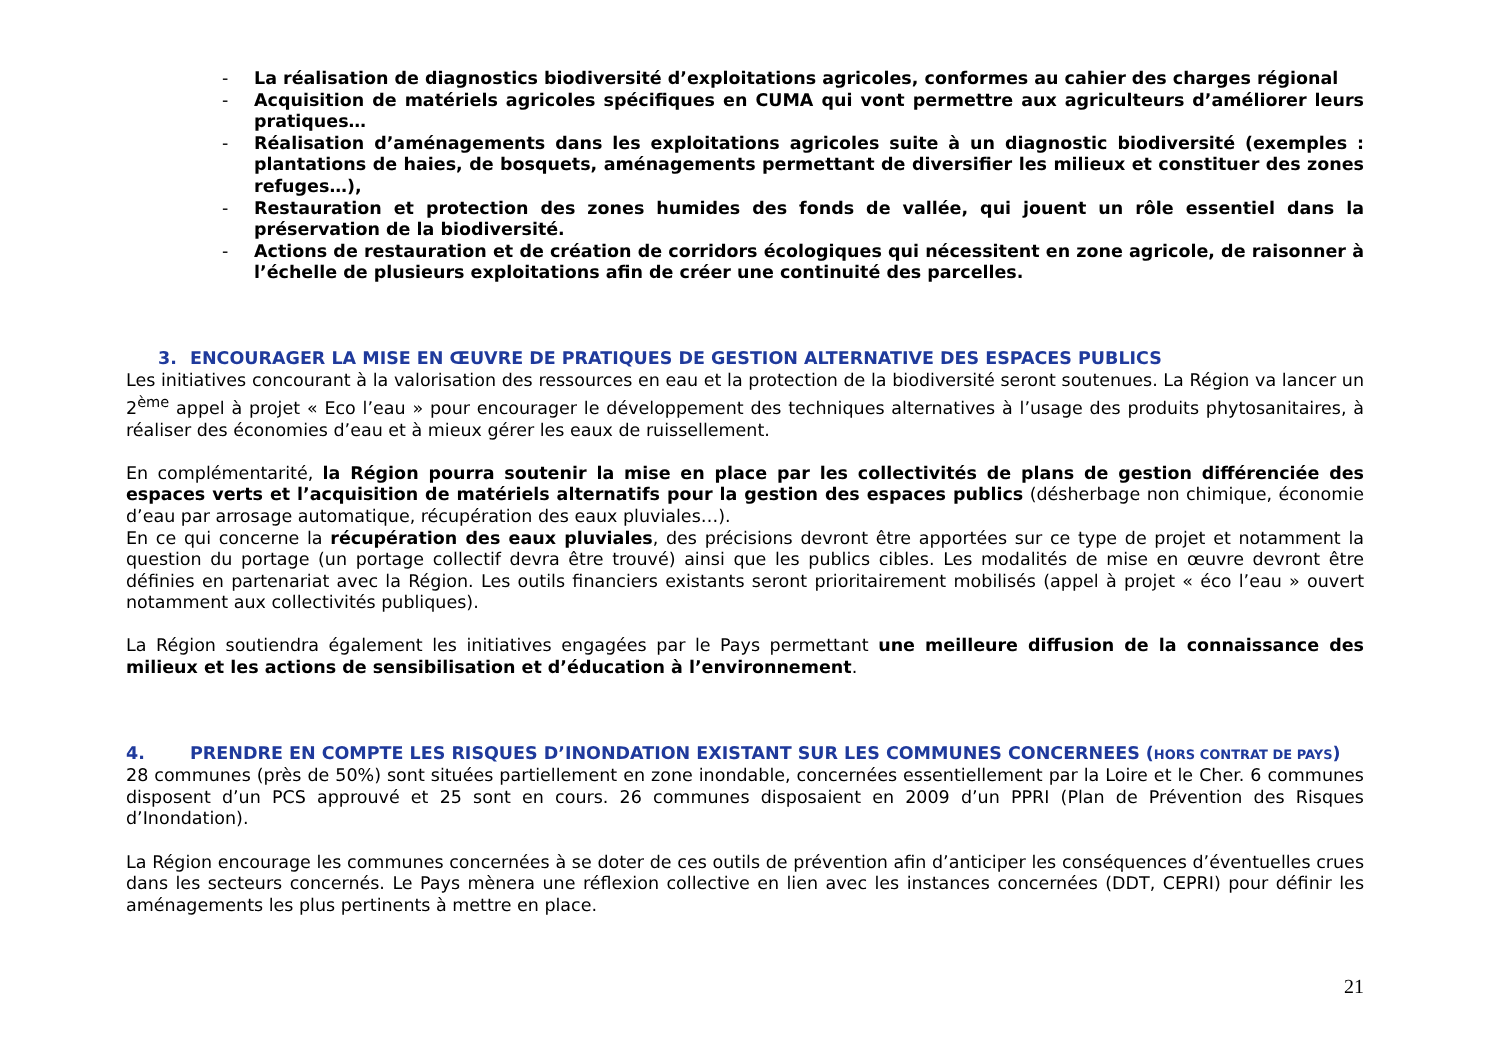- La réalisation de diagnostics biodiversité d’exploitations agricoles, conformes au cahier des charges régional
- Acquisition de matériels agricoles spécifiques en CUMA qui vont permettre aux agriculteurs d’améliorer leurs pratiques…
- Réalisation d’aménagements dans les exploitations agricoles suite à un diagnostic biodiversité (exemples : plantations de haies, de bosquets, aménagements permettant de diversifier les milieux et constituer des zones refuges…),
- Restauration et protection des zones humides des fonds de vallée, qui jouent un rôle essentiel dans la préservation de la biodiversité.
- Actions de restauration et de création de corridors écologiques qui nécessitent en zone agricole, de raisonner à l’échelle de plusieurs exploitations afin de créer une continuité des parcelles.
3. ENCOURAGER LA MISE EN ŒUVRE DE PRATIQUES DE GESTION ALTERNATIVE DES ESPACES PUBLICS
Les initiatives concourant à la valorisation des ressources en eau et la protection de la biodiversité seront soutenues. La Région va lancer un 2<sup>ème</sup> appel à projet « Eco l’eau » pour encourager le développement des techniques alternatives à l’usage des produits phytosanitaires, à réaliser des économies d’eau et à mieux gérer les eaux de ruissellement.
En complémentarité, la Région pourra soutenir la mise en place par les collectivités de plans de gestion différenciée des espaces verts et l’acquisition de matériels alternatifs pour la gestion des espaces publics (désherbage non chimique, économie d’eau par arrosage automatique, récupération des eaux pluviales…).
En ce qui concerne la récupération des eaux pluviales, des précisions devront être apportées sur ce type de projet et notamment la question du portage (un portage collectif devra être trouvé) ainsi que les publics cibles. Les modalités de mise en œuvre devront être définies en partenariat avec la Région. Les outils financiers existants seront prioritairement mobilisés (appel à projet « éco l’eau » ouvert notamment aux collectivités publiques).
La Région soutiendra également les initiatives engagées par le Pays permettant une meilleure diffusion de la connaissance des milieux et les actions de sensibilisation et d’éducation à l’environnement.
4. PRENDRE EN COMPTE LES RISQUES D’INONDATION EXISTANT SUR LES COMMUNES CONCERNEES (HORS CONTRAT DE PAYS)
28 communes (près de 50%) sont situées partiellement en zone inondable, concernées essentiellement par la Loire et le Cher. 6 communes disposent d’un PCS approuvé et 25 sont en cours. 26 communes disposaient en 2009 d’un PPRI (Plan de Prévention des Risques d’Inondation).
La Région encourage les communes concernées à se doter de ces outils de prévention afin d’anticiper les conséquences d’éventuelles crues dans les secteurs concernés. Le Pays mènera une réflexion collective en lien avec les instances concernées (DDT, CEPRI) pour définir les aménagements les plus pertinents à mettre en place.
21